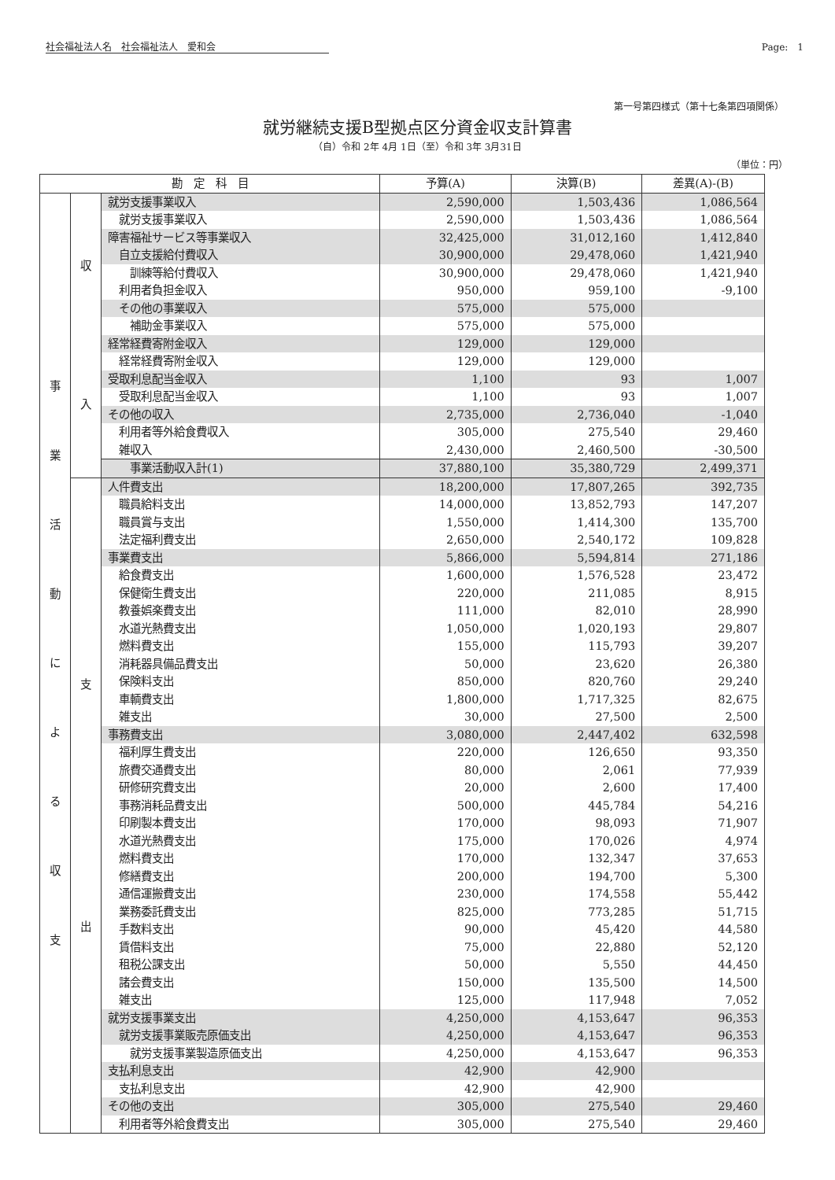社会福祉法人名　社会福祉法人　愛和会 Page:　1
第一号第四様式（第十七条第四項関係）
就労継続支援B型拠点区分資金収支計算書
（自）令和 2年 4月 1日（至）令和 3年 3月31日
（単位：円）
| 勘 定 科 目 | | | 予算(A) | 決算(B) | 差異(A)-(B) |
| --- | --- | --- | --- | --- | --- |
| 事 業 活 動 に よ る 収 支 | 収 入 | 就労支援事業収入 | 2,590,000 | 1,503,436 | 1,086,564 |
| | | 就労支援事業収入 | 2,590,000 | 1,503,436 | 1,086,564 |
| | | 障害福祉サービス等事業収入 | 32,425,000 | 31,012,160 | 1,412,840 |
| | | 自立支援給付費収入 | 30,900,000 | 29,478,060 | 1,421,940 |
| | | 訓練等給付費収入 | 30,900,000 | 29,478,060 | 1,421,940 |
| | | 利用者負担金収入 | 950,000 | 959,100 | -9,100 |
| | | その他の事業収入 | 575,000 | 575,000 | |
| | | 補助金事業収入 | 575,000 | 575,000 | |
| | | 経常経費寄附金収入 | 129,000 | 129,000 | |
| | | 経常経費寄附金収入 | 129,000 | 129,000 | |
| | | 受取利息配当金収入 | 1,100 | 93 | 1,007 |
| | | 受取利息配当金収入 | 1,100 | 93 | 1,007 |
| | | その他の収入 | 2,735,000 | 2,736,040 | -1,040 |
| | | 利用者等外給食費収入 | 305,000 | 275,540 | 29,460 |
| | | 雑収入 | 2,430,000 | 2,460,500 | -30,500 |
| | | 事業活動収入計(1) | 37,880,100 | 35,380,729 | 2,499,371 |
| | 支 出 | 人件費支出 | 18,200,000 | 17,807,265 | 392,735 |
| | | 職員給料支出 | 14,000,000 | 13,852,793 | 147,207 |
| | | 職員賞与支出 | 1,550,000 | 1,414,300 | 135,700 |
| | | 法定福利費支出 | 2,650,000 | 2,540,172 | 109,828 |
| | | 事業費支出 | 5,866,000 | 5,594,814 | 271,186 |
| | | 給食費支出 | 1,600,000 | 1,576,528 | 23,472 |
| | | 保健衛生費支出 | 220,000 | 211,085 | 8,915 |
| | | 教養娯楽費支出 | 111,000 | 82,010 | 28,990 |
| | | 水道光熱費支出 | 1,050,000 | 1,020,193 | 29,807 |
| | | 燃料費支出 | 155,000 | 115,793 | 39,207 |
| | | 消耗器具備品費支出 | 50,000 | 23,620 | 26,380 |
| | | 保険料支出 | 850,000 | 820,760 | 29,240 |
| | | 車輌費支出 | 1,800,000 | 1,717,325 | 82,675 |
| | | 雑支出 | 30,000 | 27,500 | 2,500 |
| | | 事務費支出 | 3,080,000 | 2,447,402 | 632,598 |
| | | 福利厚生費支出 | 220,000 | 126,650 | 93,350 |
| | | 旅費交通費支出 | 80,000 | 2,061 | 77,939 |
| | | 研修研究費支出 | 20,000 | 2,600 | 17,400 |
| | | 事務消耗品費支出 | 500,000 | 445,784 | 54,216 |
| | | 印刷製本費支出 | 170,000 | 98,093 | 71,907 |
| | | 水道光熱費支出 | 175,000 | 170,026 | 4,974 |
| | | 燃料費支出 | 170,000 | 132,347 | 37,653 |
| | | 修繕費支出 | 200,000 | 194,700 | 5,300 |
| | | 通信運搬費支出 | 230,000 | 174,558 | 55,442 |
| | | 業務委託費支出 | 825,000 | 773,285 | 51,715 |
| | | 手数料支出 | 90,000 | 45,420 | 44,580 |
| | | 賃借料支出 | 75,000 | 22,880 | 52,120 |
| | | 租税公課支出 | 50,000 | 5,550 | 44,450 |
| | | 諸会費支出 | 150,000 | 135,500 | 14,500 |
| | | 雑支出 | 125,000 | 117,948 | 7,052 |
| | | 就労支援事業支出 | 4,250,000 | 4,153,647 | 96,353 |
| | | 就労支援事業販売原価支出 | 4,250,000 | 4,153,647 | 96,353 |
| | | 就労支援事業製造原価支出 | 4,250,000 | 4,153,647 | 96,353 |
| | | 支払利息支出 | 42,900 | 42,900 | |
| | | 支払利息支出 | 42,900 | 42,900 | |
| | | その他の支出 | 305,000 | 275,540 | 29,460 |
| | | 利用者等外給食費支出 | 305,000 | 275,540 | 29,460 |